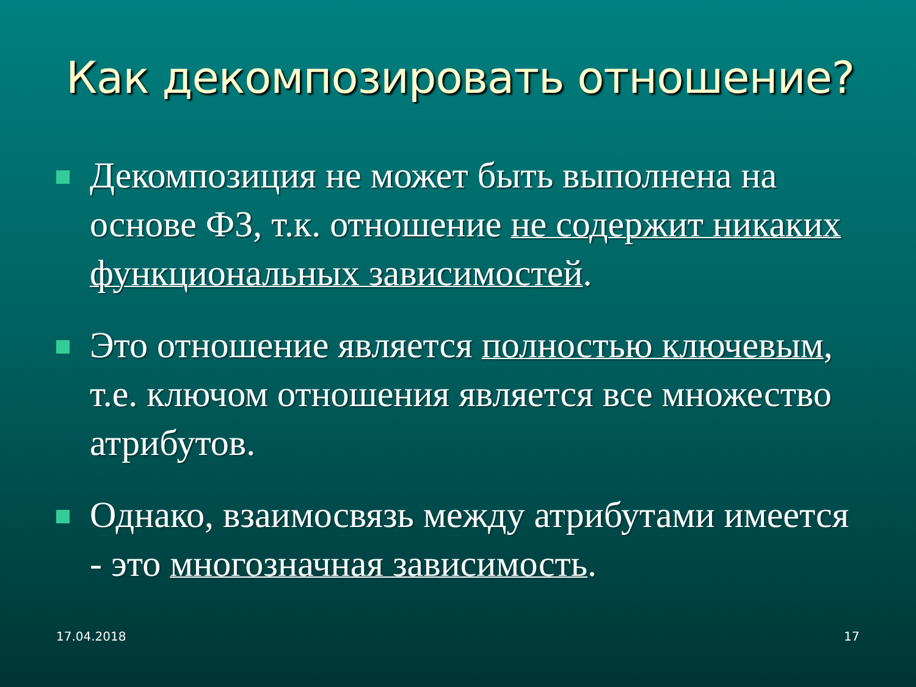Как декомпозировать отношение?
Декомпозиция не может быть выполнена на основе ФЗ, т.к. отношение не содержит никаких функциональных зависимостей.
Это отношение является полностью ключевым, т.е. ключом отношения является все множество атрибутов.
Однако, взаимосвязь между атрибутами имеется - это многозначная зависимость.
17.04.2018 17